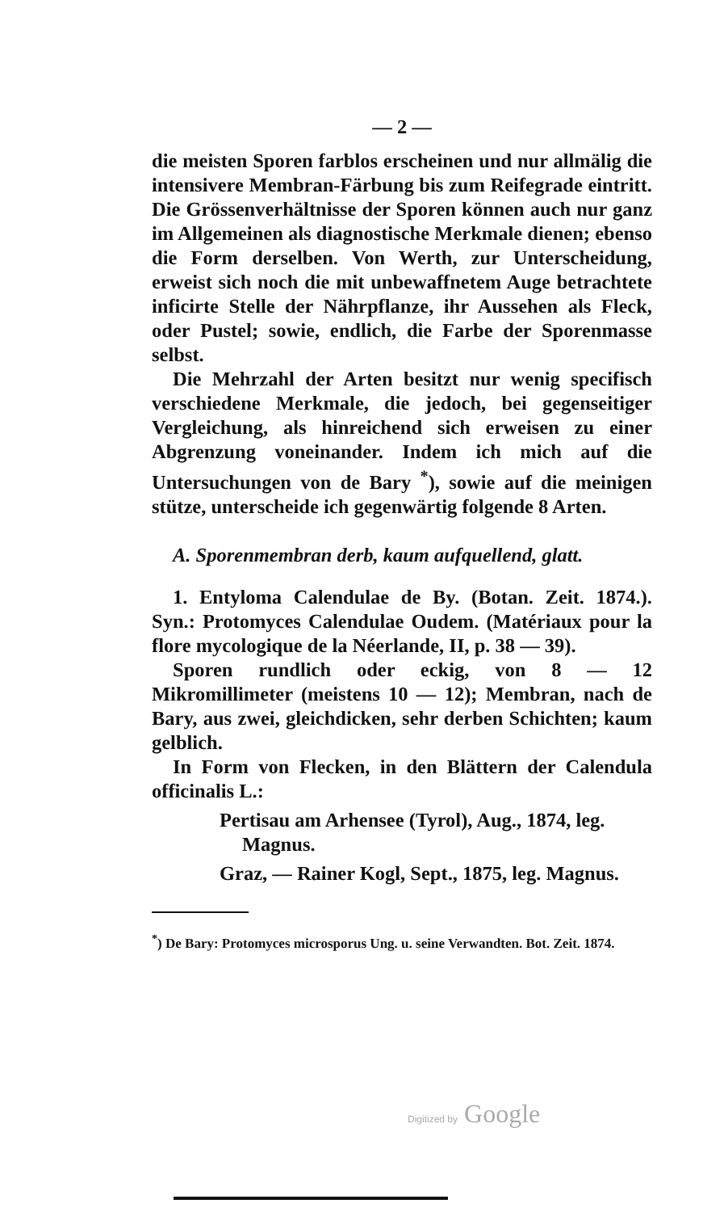— 2 —
die meisten Sporen farblos erscheinen und nur allmälig die intensivere Membran-Färbung bis zum Reifegrade eintritt. Die Grössenverhältnisse der Sporen können auch nur ganz im Allgemeinen als diagnostische Merkmale dienen; ebenso die Form derselben. Von Werth, zur Unterscheidung, erweist sich noch die mit unbewaffnetem Auge betrachtete inficirte Stelle der Nährpflanze, ihr Aussehen als Fleck, oder Pustel; sowie, endlich, die Farbe der Sporenmasse selbst.
Die Mehrzahl der Arten besitzt nur wenig specifisch verschiedene Merkmale, die jedoch, bei gegenseitiger Vergleichung, als hinreichend sich erweisen zu einer Abgrenzung voneinander. Indem ich mich auf die Untersuchungen von de Bary <sup>*</sup>), sowie auf die meinigen stütze, unterscheide ich gegenwärtig folgende 8 Arten.
A. Sporenmembran derb, kaum aufquellend, glatt.
1. Entyloma Calendulae de By. (Botan. Zeit. 1874.). Syn.: Protomyces Calendulae Oudem. (Matériaux pour la flore mycologique de la Néerlande, II, p. 38 — 39).
Sporen rundlich oder eckig, von 8 — 12 Mikromillimeter (meistens 10 — 12); Membran, nach de Bary, aus zwei, gleichdicken, sehr derben Schichten; kaum gelblich.
In Form von Flecken, in den Blättern der Calendula officinalis L.:
Pertisau am Arhensee (Tyrol), Aug., 1874, leg.
Magnus.
Graz, — Rainer Kogl, Sept., 1875, leg. Magnus.
<sup>*</sup>) De Bary: Protomyces microsporus Ung. u. seine Verwandten. Bot. Zeit. 1874.
Digitized by Google